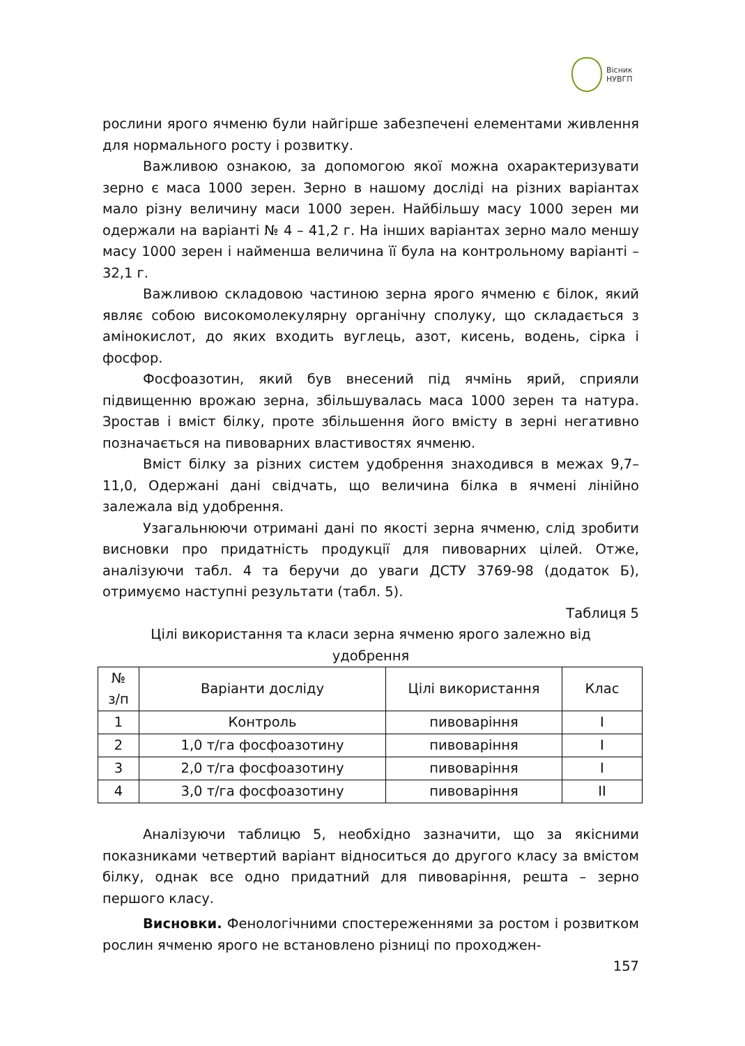Вісник
НУВГП
рослини ярого ячменю були найгірше забезпечені елементами живлення для нормального росту і розвитку.
Важливою ознакою, за допомогою якої можна охарактеризувати зерно є маса 1000 зерен. Зерно в нашому досліді на різних варіантах мало різну величину маси 1000 зерен. Найбільшу масу 1000 зерен ми одержали на варіанті № 4 – 41,2 г. На інших варіантах зерно мало меншу масу 1000 зерен і найменша величина її була на контрольному варіанті – 32,1 г.
Важливою складовою частиною зерна ярого ячменю є білок, який являє собою високомолекулярну органічну сполуку, що складається з амінокислот, до яких входить вуглець, азот, кисень, водень, сірка і фосфор.
Фосфоазотин, який був внесений під ячмінь ярий, сприяли підвищенню врожаю зерна, збільшувалась маса 1000 зерен та натура. Зростав і вміст білку, проте збільшення його вмісту в зерні негативно позначається на пивоварних властивостях ячменю.
Вміст білку за різних систем удобрення знаходився в межах 9,7–11,0, Одержані дані свідчать, що величина білка в ячмені лінійно залежала від удобрення.
Узагальнюючи отримані дані по якості зерна ячменю, слід зробити висновки про придатність продукції для пивоварних цілей. Отже, аналізуючи табл. 4 та беручи до уваги ДСТУ 3769-98 (додаток Б), отримуємо наступні результати (табл. 5).
Таблиця 5
Цілі використання та класи зерна ячменю ярого залежно від
удобрення
| № з/п | Варіанти досліду | Цілі використання | Клас |
| --- | --- | --- | --- |
| 1 | Контроль | пивоваріння | I |
| 2 | 1,0 т/га фосфоазотину | пивоваріння | I |
| 3 | 2,0 т/га фосфоазотину | пивоваріння | I |
| 4 | 3,0 т/га фосфоазотину | пивоваріння | II |
Аналізуючи таблицю 5, необхідно зазначити, що за якісними показниками четвертий варіант відноситься до другого класу за вмістом білку, однак все одно придатний для пивоваріння, решта – зерно першого класу.
Висновки. Фенологічними спостереженнями за ростом і розвитком рослин ячменю ярого не встановлено різниці по проходжен-
157